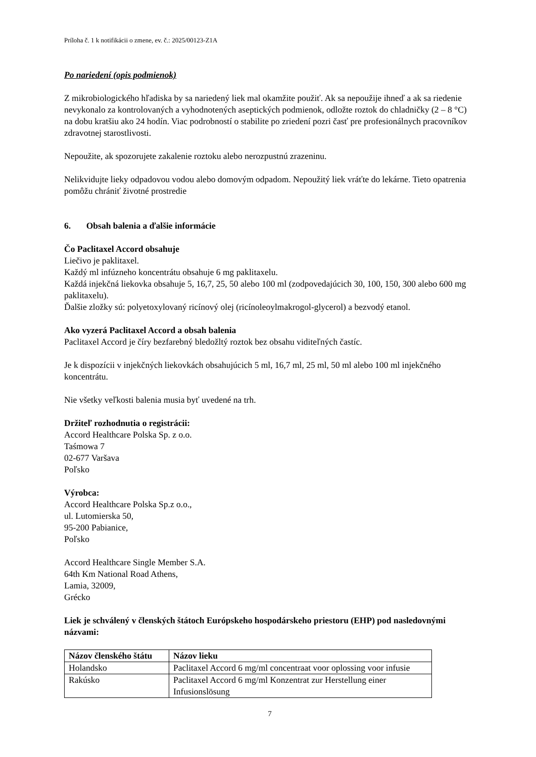Príloha č. 1 k notifikácii o zmene, ev. č.: 2025/00123-Z1A
Po nariedení (opis podmienok)
Z mikrobiologického hľadiska by sa nariedený liek mal okamžite použiť. Ak sa nepoužije ihneď a ak sa riedenie nevykonalo za kontrolovaných a vyhodnotených aseptických podmienok, odložte roztok do chladničky (2 – 8 °C) na dobu kratšiu ako 24 hodín. Viac podrobností o stabilite po zriedení pozri časť pre profesionálnych pracovníkov zdravotnej starostlivosti.
Nepoužite, ak spozorujete zakalenie roztoku alebo nerozpustnú zrazeninu.
Nelikvidujte lieky odpadovou vodou alebo domovým odpadom. Nepoužitý liek vráťte do lekárne. Tieto opatrenia pomôžu chrániť životné prostredie
6. Obsah balenia a ďalšie informácie
Čo Paclitaxel Accord obsahuje
Liečivo je paklitaxel.
Každý ml infúzneho koncentrátu obsahuje 6 mg paklitaxelu.
Každá injekčná liekovka obsahuje 5, 16,7, 25, 50 alebo 100 ml (zodpovedajúcich 30, 100, 150, 300 alebo 600 mg paklitaxelu).
Ďalšie zložky sú: polyetoxylovaný ricínový olej (ricínoleoylmakrogol-glycerol) a bezvodý etanol.
Ako vyzerá Paclitaxel Accord a obsah balenia
Paclitaxel Accord je číry bezfarebný bledožltý roztok bez obsahu viditeľných častíc.
Je k dispozícii v injekčných liekovkách obsahujúcich 5 ml, 16,7 ml, 25 ml, 50 ml alebo 100 ml injekčného koncentrátu.
Nie všetky veľkosti balenia musia byť uvedené na trh.
Držiteľ rozhodnutia o registrácii:
Accord Healthcare Polska Sp. z o.o.
Taśmowa 7
02-677 Varšava
Poľsko
Výrobca:
Accord Healthcare Polska Sp.z o.o.,
ul. Lutomierska 50,
95-200 Pabianice,
Poľsko
Accord Healthcare Single Member S.A.
64th Km National Road Athens,
Lamia, 32009,
Grécko
Liek je schválený v členských štátoch Európskeho hospodárskeho priestoru (EHP) pod nasledovnými názvami:
| Názov členského štátu | Názov lieku |
| --- | --- |
| Holandsko | Paclitaxel Accord 6 mg/ml concentraat voor oplossing voor infusie |
| Rakúsko | Paclitaxel Accord 6 mg/ml Konzentrat zur Herstellung einer Infusionslösung |
7